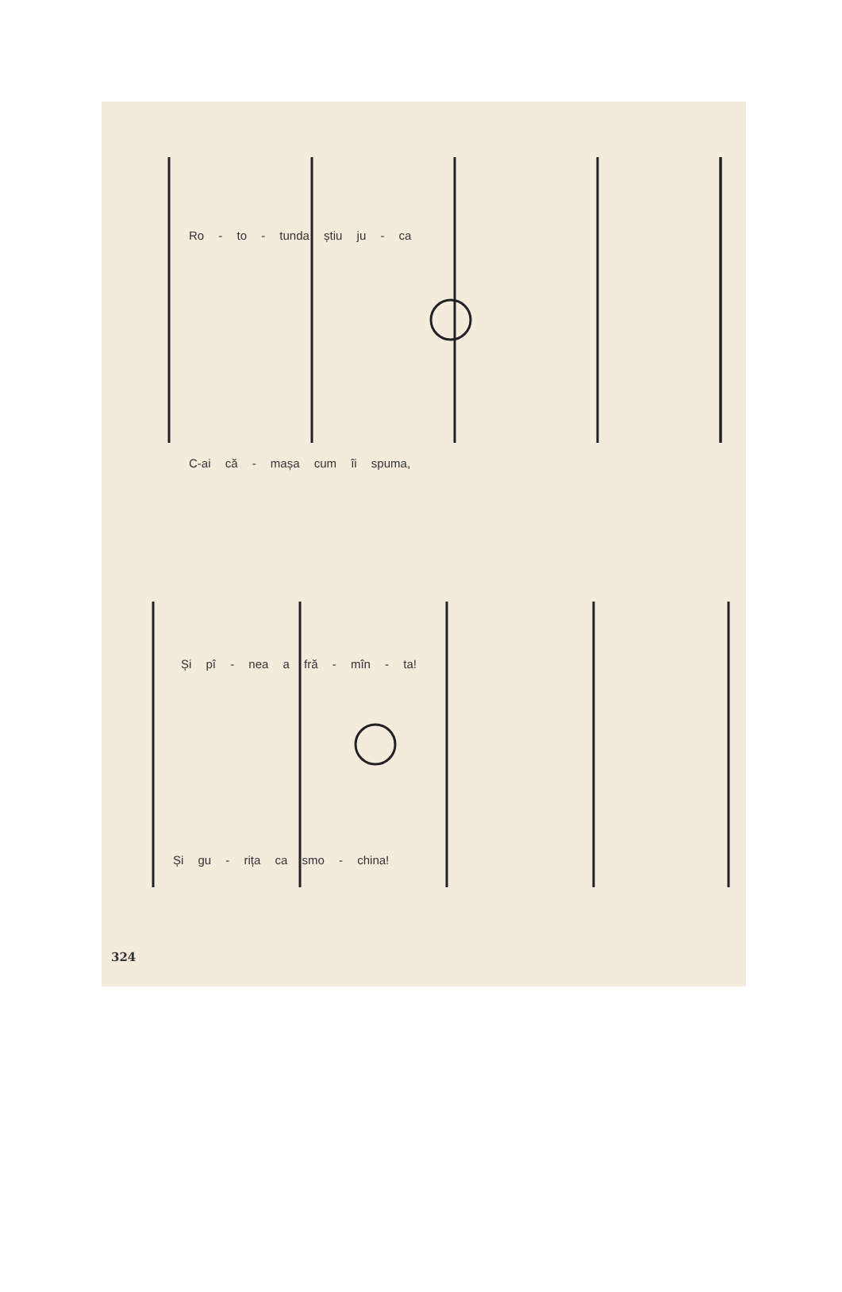Ro - to - tunda știu ju - ca
C-ai că - mașa cum îi spuma,
Și pî - nea a fră - mîn - ta!
Și gu - rița ca smo - china!
324